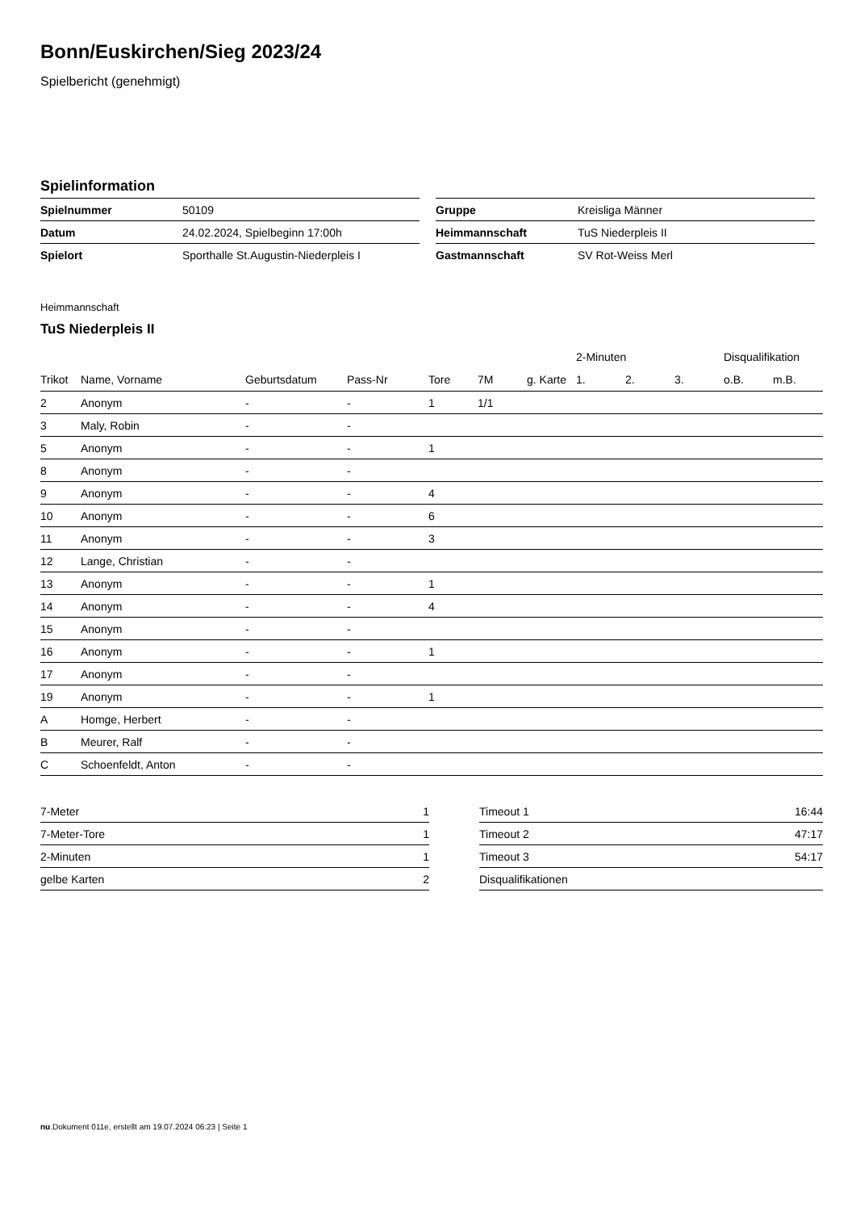Bonn/Euskirchen/Sieg 2023/24
Spielbericht (genehmigt)
Spielinformation
| Spielnummer | 50109 |
| Datum | 24.02.2024, Spielbeginn 17:00h |
| Spielort | Sporthalle St.Augustin-Niederpleis I |
| Gruppe | Kreisliga Männer |
| Heimmannschaft | TuS Niederpleis II |
| Gastmannschaft | SV Rot-Weiss Merl |
Heimmannschaft
TuS Niederpleis II
| | | | | | | | 2-Minuten | | | Disqualifikation | |
| --- | --- | --- | --- | --- | --- | --- | --- | --- | --- | --- | --- |
| Trikot | Name, Vorname | Geburtsdatum | Pass-Nr | Tore | 7M | g. Karte | 1. | 2. | 3. | o.B. | m.B. |
| 2 | Anonym | - | - | 1 | 1/1 | | | | | | |
| 3 | Maly, Robin | - | - | | | | | | | | |
| 5 | Anonym | - | - | 1 | | | | | | | |
| 8 | Anonym | - | - | | | | | | | | |
| 9 | Anonym | - | - | 4 | | | | | | | |
| 10 | Anonym | - | - | 6 | | | | | | | |
| 11 | Anonym | - | - | 3 | | | | | | | |
| 12 | Lange, Christian | - | - | | | | | | | | |
| 13 | Anonym | - | - | 1 | | | | | | | |
| 14 | Anonym | - | - | 4 | | | | | | | |
| 15 | Anonym | - | - | | | | | | | | |
| 16 | Anonym | - | - | 1 | | | | | | | |
| 17 | Anonym | - | - | | | | | | | | |
| 19 | Anonym | - | - | 1 | | | | | | | |
| A | Homge, Herbert | - | - | | | | | | | | |
| B | Meurer, Ralf | - | - | | | | | | | | |
| C | Schoenfeldt, Anton | - | - | | | | | | | | |
| 7-Meter | 1 |
| 7-Meter-Tore | 1 |
| 2-Minuten | 1 |
| gelbe Karten | 2 |
| Timeout 1 | 16:44 |
| Timeout 2 | 47:17 |
| Timeout 3 | 54:17 |
| Disqualifikationen | |
nu.Dokument 011e, erstellt am 19.07.2024 06:23 | Seite 1